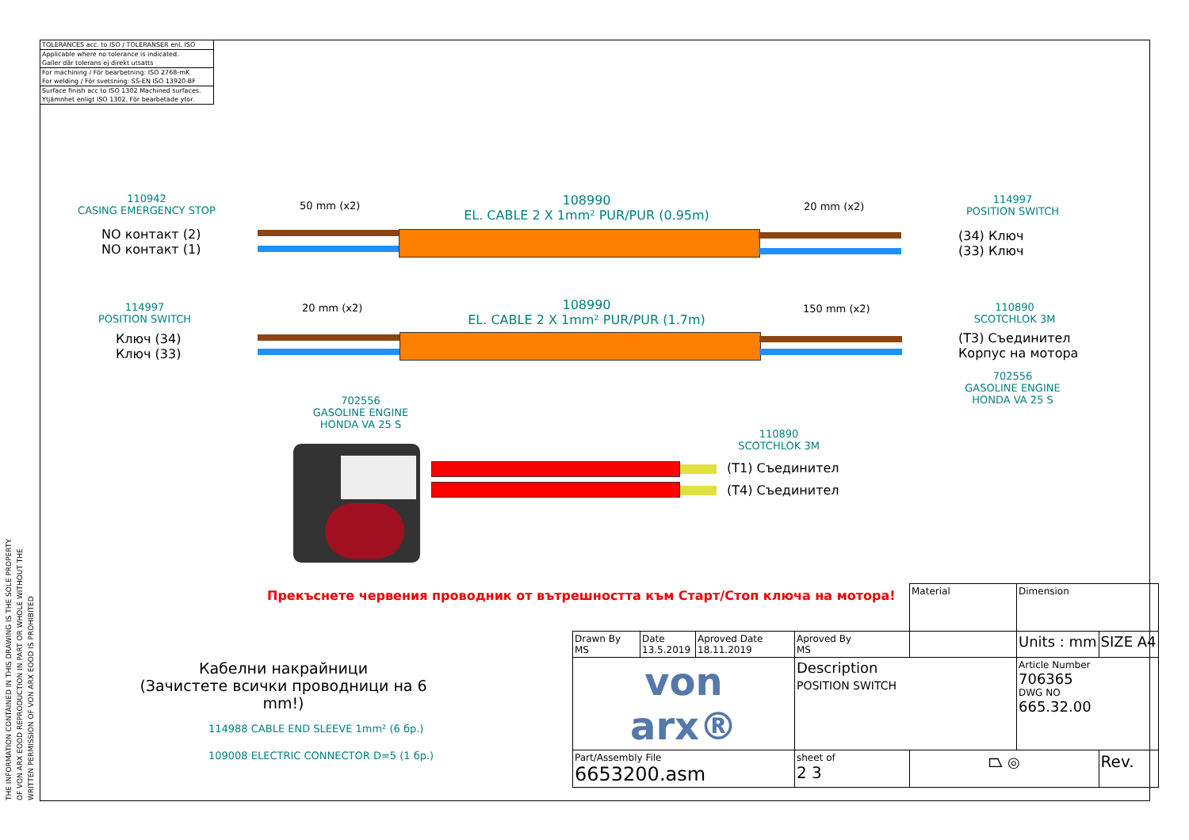THE INFORMATION CONTAINED IN THIS DRAWING IS THE SOLE PROPERTY OF VON ARX EOOD REPRODUCTION IN PART OR WHOLE WITHOUT THE WRITTEN PERMISSION OF VON ARX EOOD IS PROHIBITED
TOLERANCES acc. to ISO / TOLERANSER enl. ISO
Applicable where no tolerance is indicated.
Galler där tolerans ej direkt utsatts
For machining / För bearbetning: ISO 2768-mK
For welding / För svetsning: SS-EN ISO 13920-BF
Surface finish acc to ISO 1302 Machined surfaces.
Ytjämnhet enligt ISO 1302. För bearbetade ytor.
110942
CASING EMERGENCY STOP
NO контакт (2)
NO контакт (1)
50 mm (x2)
108990
EL. CABLE 2 X 1mm² PUR/PUR (0.95m)
20 mm (x2)
114997
POSITION SWITCH
(34) Ключ
(33) Ключ
114997
POSITION SWITCH
Ключ (34)
Ключ (33)
20 mm (x2)
108990
EL. CABLE 2 X 1mm² PUR/PUR (1.7m)
150 mm (x2)
110890
SCOTCHLOK 3M
(T3) Съединител
Корпус на мотора
702556
GASOLINE ENGINE
HONDA VA 25 S
702556
GASOLINE ENGINE
HONDA VA 25 S
110890
SCOTCHLOK 3M
(T1) Съединител
(T4) Съединител
Прекъснете червения проводник от вътрешността към Старт/Стоп ключа на мотора!
Кабелни накрайници
(Зачистете всички проводници на 6 mm!)
114988 CABLE END SLEEVE 1mm² (6 бр.)
109008 ELECTRIC CONNECTOR D=5 (1 бр.)
| | | | | Material | Dimension | |
| Drawn By MS | Date 13.5.2019 | Aproved Date 18.11.2019 | Aproved By MS | | Units : mm | SIZE A4 |
| von arx® | | | Description POSITION SWITCH | | Article Number 706365 DWG NO 665.32.00 | |
| Part/Assembly File 6653200.asm | | | sheet of 2 3 | ⏢ ◎ | | Rev. |